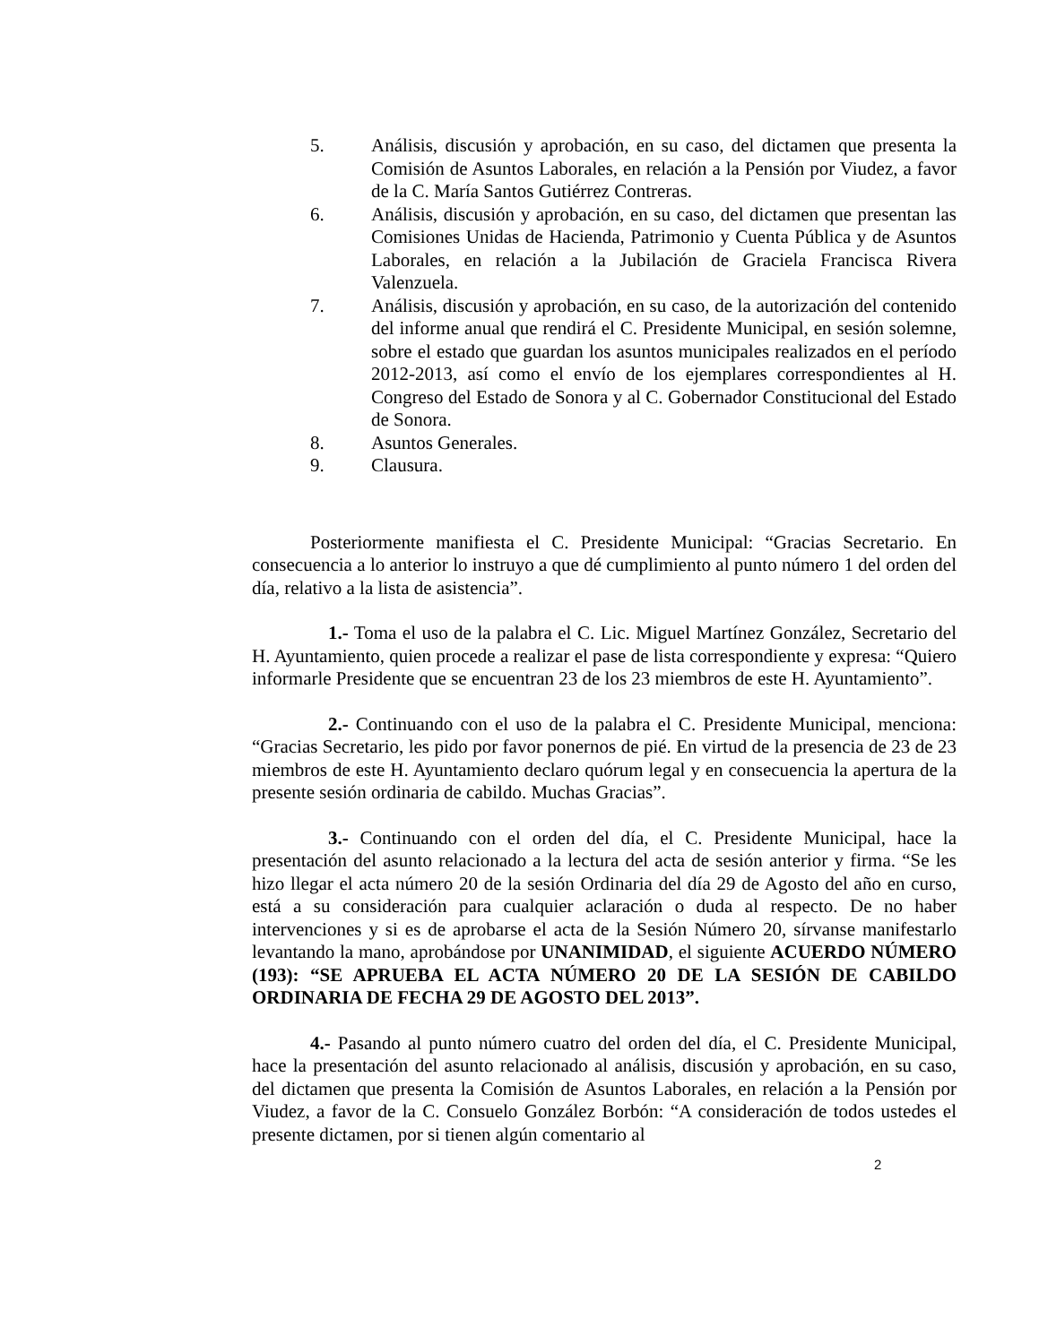5. Análisis, discusión y aprobación, en su caso, del dictamen que presenta la Comisión de Asuntos Laborales, en relación a la Pensión por Viudez, a favor de la C. María Santos Gutiérrez Contreras.
6. Análisis, discusión y aprobación, en su caso, del dictamen que presentan las Comisiones Unidas de Hacienda, Patrimonio y Cuenta Pública y de Asuntos Laborales, en relación a la Jubilación de Graciela Francisca Rivera Valenzuela.
7. Análisis, discusión y aprobación, en su caso, de la autorización del contenido del informe anual que rendirá el C. Presidente Municipal, en sesión solemne, sobre el estado que guardan los asuntos municipales realizados en el período 2012-2013, así como el envío de los ejemplares correspondientes al H. Congreso del Estado de Sonora y al C. Gobernador Constitucional del Estado de Sonora.
8. Asuntos Generales.
9. Clausura.
Posteriormente manifiesta el C. Presidente Municipal: “Gracias Secretario. En consecuencia a lo anterior lo instruyo a que dé cumplimiento al punto número 1 del orden del día, relativo a la lista de asistencia”.
1.- Toma el uso de la palabra el C. Lic. Miguel Martínez González, Secretario del H. Ayuntamiento, quien procede a realizar el pase de lista correspondiente y expresa: “Quiero informarle Presidente que se encuentran 23 de los 23 miembros de este H. Ayuntamiento”.
2.- Continuando con el uso de la palabra el C. Presidente Municipal, menciona: “Gracias Secretario, les pido por favor ponernos de pié. En virtud de la presencia de 23 de 23 miembros de este H. Ayuntamiento declaro quórum legal y en consecuencia la apertura de la presente sesión ordinaria de cabildo. Muchas Gracias”.
3.- Continuando con el orden del día, el C. Presidente Municipal, hace la presentación del asunto relacionado a la lectura del acta de sesión anterior y firma. “Se les hizo llegar el acta número 20 de la sesión Ordinaria del día 29 de Agosto del año en curso, está a su consideración para cualquier aclaración o duda al respecto. De no haber intervenciones y si es de aprobarse el acta de la Sesión Número 20, sírvanse manifestarlo levantando la mano, aprobándose por UNANIMIDAD, el siguiente ACUERDO NÚMERO (193): “SE APRUEBA EL ACTA NÚMERO 20 DE LA SESIÓN DE CABILDO ORDINARIA DE FECHA 29 DE AGOSTO DEL 2013”.
4.- Pasando al punto número cuatro del orden del día, el C. Presidente Municipal, hace la presentación del asunto relacionado al análisis, discusión y aprobación, en su caso, del dictamen que presenta la Comisión de Asuntos Laborales, en relación a la Pensión por Viudez, a favor de la C. Consuelo González Borbón: “A consideración de todos ustedes el presente dictamen, por si tienen algún comentario al
2